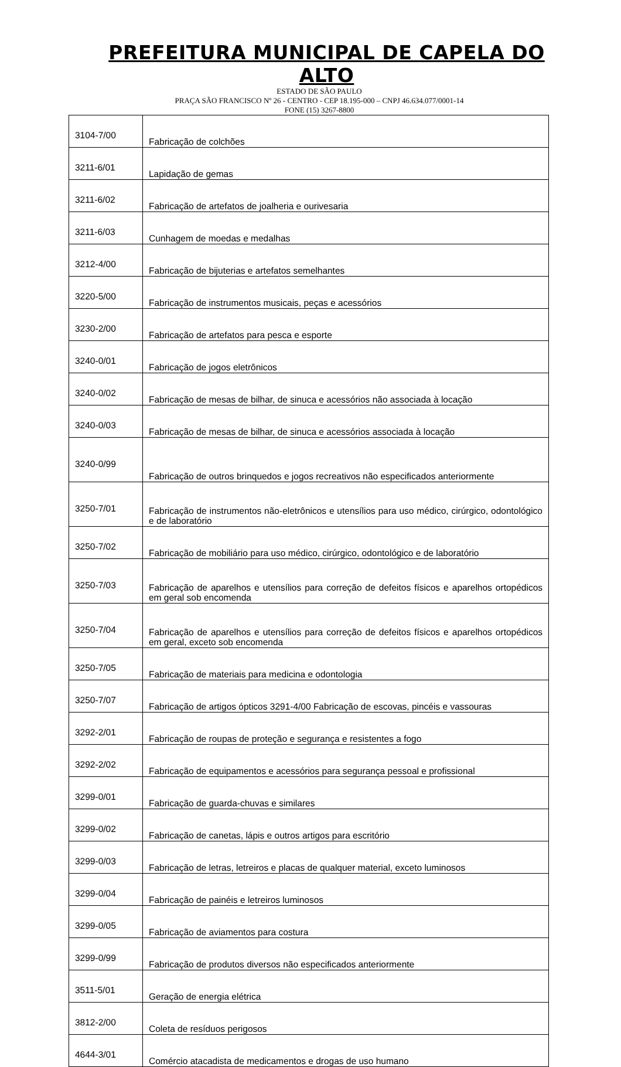PREFEITURA MUNICIPAL DE CAPELA DO ALTO
ESTADO DE SÃO PAULO
PRAÇA SÃO FRANCISCO Nº 26 - CENTRO - CEP 18.195-000 – CNPJ 46.634.077/0001-14
FONE (15) 3267-8800
| 3104-7/00 | Fabricação de colchões |
| 3211-6/01 | Lapidação de gemas |
| 3211-6/02 | Fabricação de artefatos de joalheria e ourivesaria |
| 3211-6/03 | Cunhagem de moedas e medalhas |
| 3212-4/00 | Fabricação de bijuterias e artefatos semelhantes |
| 3220-5/00 | Fabricação de instrumentos musicais, peças e acessórios |
| 3230-2/00 | Fabricação de artefatos para pesca e esporte |
| 3240-0/01 | Fabricação de jogos eletrônicos |
| 3240-0/02 | Fabricação de mesas de bilhar, de sinuca e acessórios não associada à locação |
| 3240-0/03 | Fabricação de mesas de bilhar, de sinuca e acessórios associada à locação |
| 3240-0/99 | Fabricação de outros brinquedos e jogos recreativos não especificados anteriormente |
| 3250-7/01 | Fabricação de instrumentos não-eletrônicos e utensílios para uso médico, cirúrgico, odontológico e de laboratório |
| 3250-7/02 | Fabricação de mobiliário para uso médico, cirúrgico, odontológico e de laboratório |
| 3250-7/03 | Fabricação de aparelhos e utensílios para correção de defeitos físicos e aparelhos ortopédicos em geral sob encomenda |
| 3250-7/04 | Fabricação de aparelhos e utensílios para correção de defeitos físicos e aparelhos ortopédicos em geral, exceto sob encomenda |
| 3250-7/05 | Fabricação de materiais para medicina e odontologia |
| 3250-7/07 | Fabricação de artigos ópticos 3291-4/00 Fabricação de escovas, pincéis e vassouras |
| 3292-2/01 | Fabricação de roupas de proteção e segurança e resistentes a fogo |
| 3292-2/02 | Fabricação de equipamentos e acessórios para segurança pessoal e profissional |
| 3299-0/01 | Fabricação de guarda-chuvas e similares |
| 3299-0/02 | Fabricação de canetas, lápis e outros artigos para escritório |
| 3299-0/03 | Fabricação de letras, letreiros e placas de qualquer material, exceto luminosos |
| 3299-0/04 | Fabricação de painéis e letreiros luminosos |
| 3299-0/05 | Fabricação de aviamentos para costura |
| 3299-0/99 | Fabricação de produtos diversos não especificados anteriormente |
| 3511-5/01 | Geração de energia elétrica |
| 3812-2/00 | Coleta de resíduos perigosos |
| 4644-3/01 | Comércio atacadista de medicamentos e drogas de uso humano |